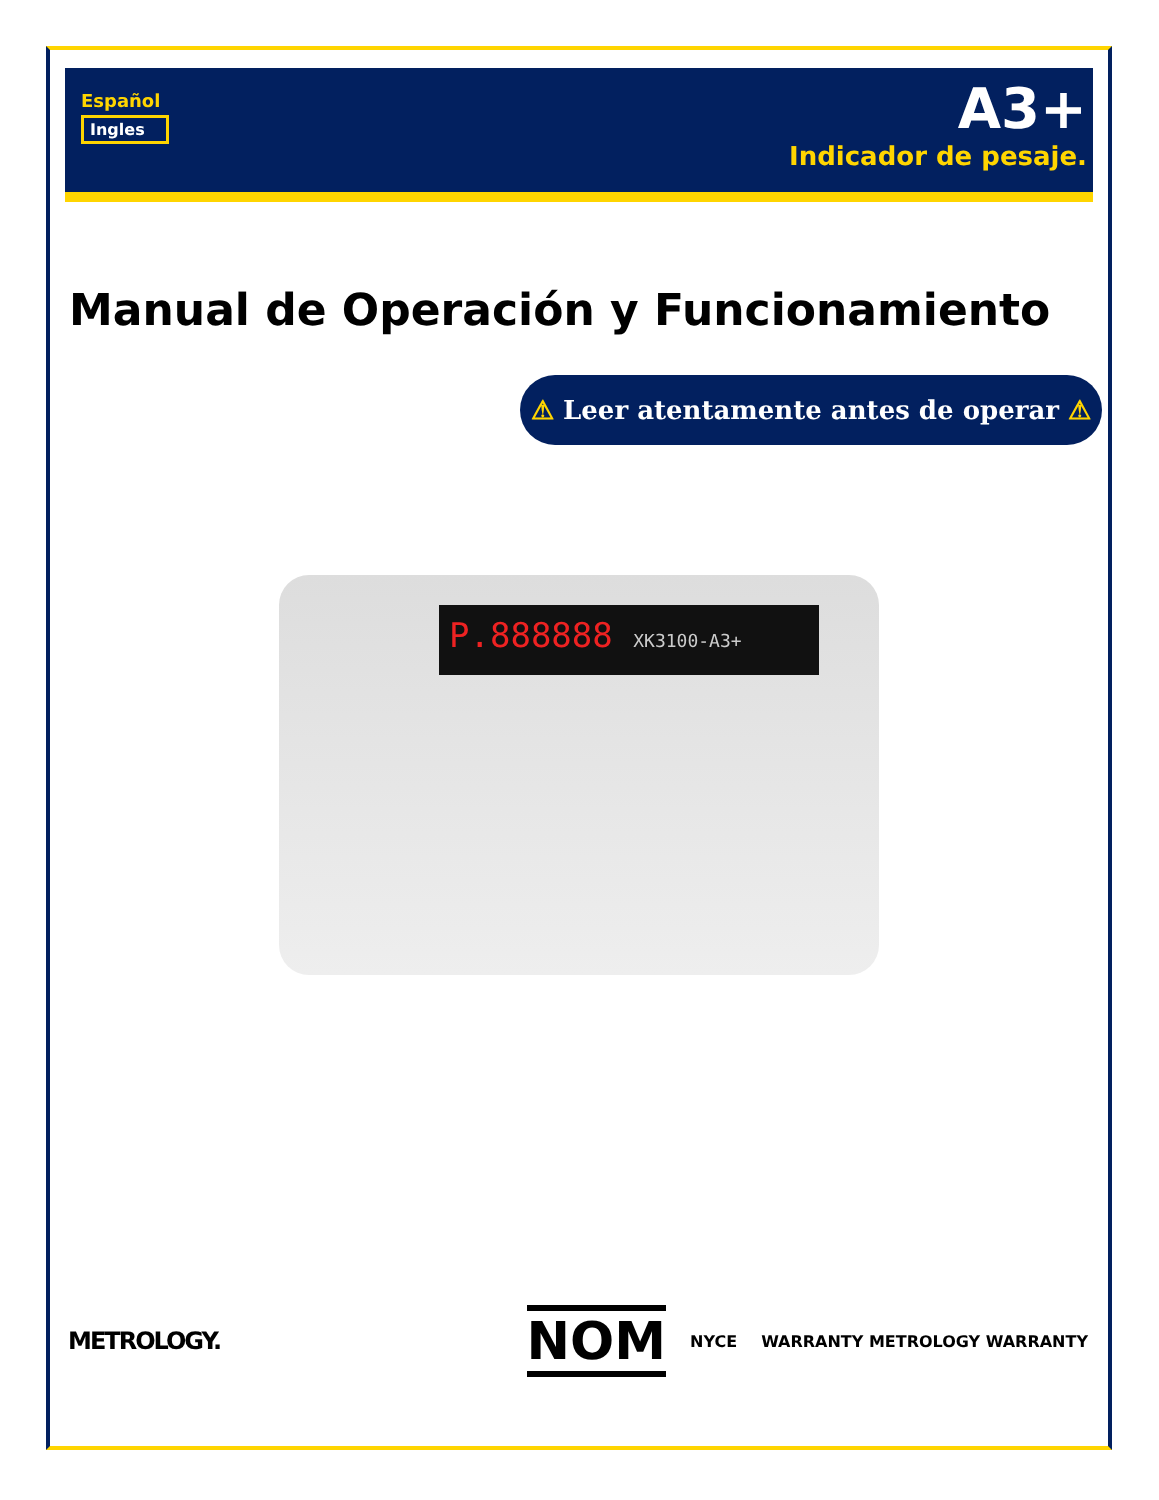Español
Ingles
A3+
Indicador de pesaje.
Manual de Operación y Funcionamiento
⚠ Leer atentamente antes de operar ⚠
P.888888 XK3100-A3+
METROLOGY.
NOM
NYCE WARRANTY METROLOGY WARRANTY